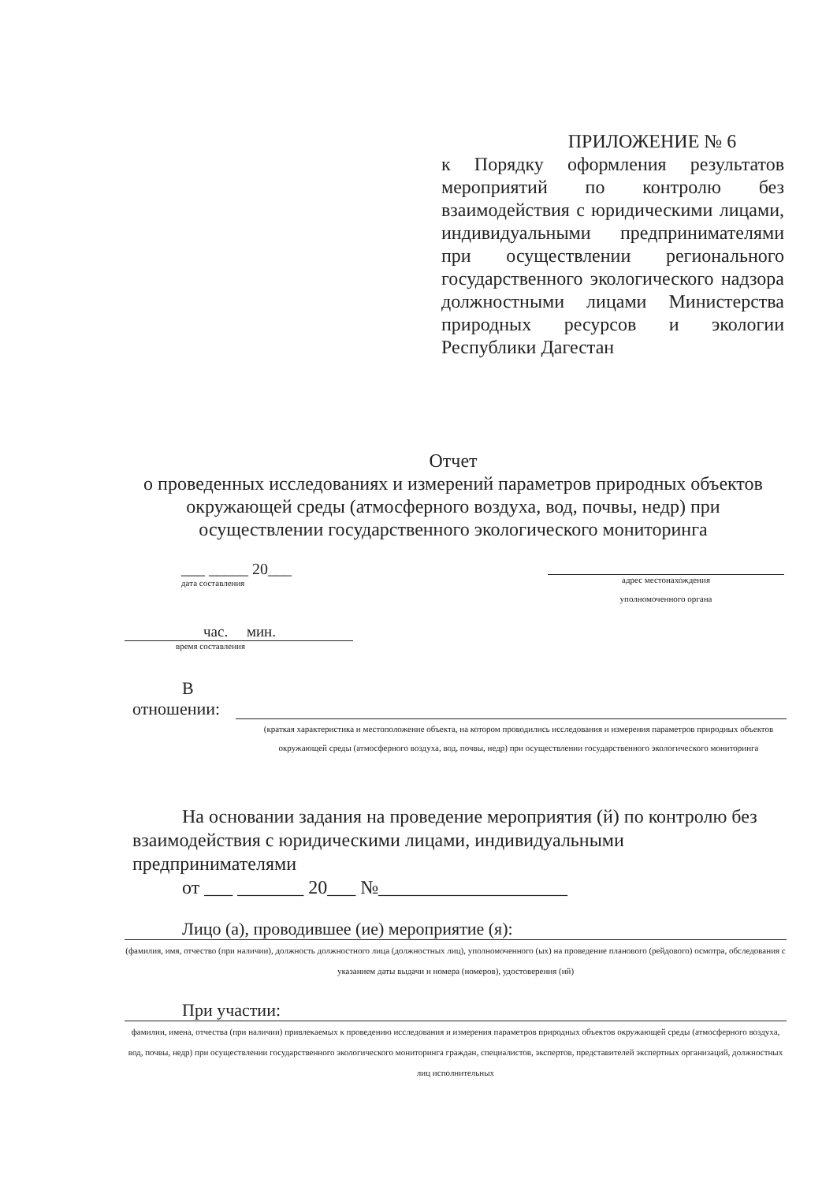ПРИЛОЖЕНИЕ № 6
к Порядку оформления результатов мероприятий по контролю без взаимодействия с юридическими лицами, индивидуальными предпринимателями при осуществлении регионального государственного экологического надзора должностными лицами Министерства природных ресурсов и экологии Республики Дагестан
Отчет
о проведенных исследованиях и измерений параметров природных объектов окружающей среды (атмосферного воздуха, вод, почвы, недр) при осуществлении государственного экологического мониторинга
___ _____ 20___
дата составления
адрес местонахождения
уполномоченного органа
час. мин.
время составления
В
отношении:
(краткая характеристика и местоположение объекта, на котором проводились исследования и измерения параметров природных объектов окружающей среды (атмосферного воздуха, вод, почвы, недр) при осуществлении государственного экологического мониторинга
На основании задания на проведение мероприятия (й) по контролю без взаимодействия с юридическими лицами, индивидуальными предпринимателями
от ___ _______ 20___ №____________________
Лицо (а), проводившее (ие) мероприятие (я):
(фамилия, имя, отчество (при наличии), должность должностного лица (должностных лиц), уполномоченного (ых) на проведение планового (рейдового) осмотра, обследования с указанием даты выдачи и номера (номеров), удостоверения (ий)
При участии:
фамилии, имена, отчества (при наличии) привлекаемых к проведению исследования и измерения параметров природных объектов окружающей среды (атмосферного воздуха, вод, почвы, недр) при осуществлении государственного экологического мониторинга граждан, специалистов, экспертов, представителей экспертных организаций, должностных лиц исполнительных